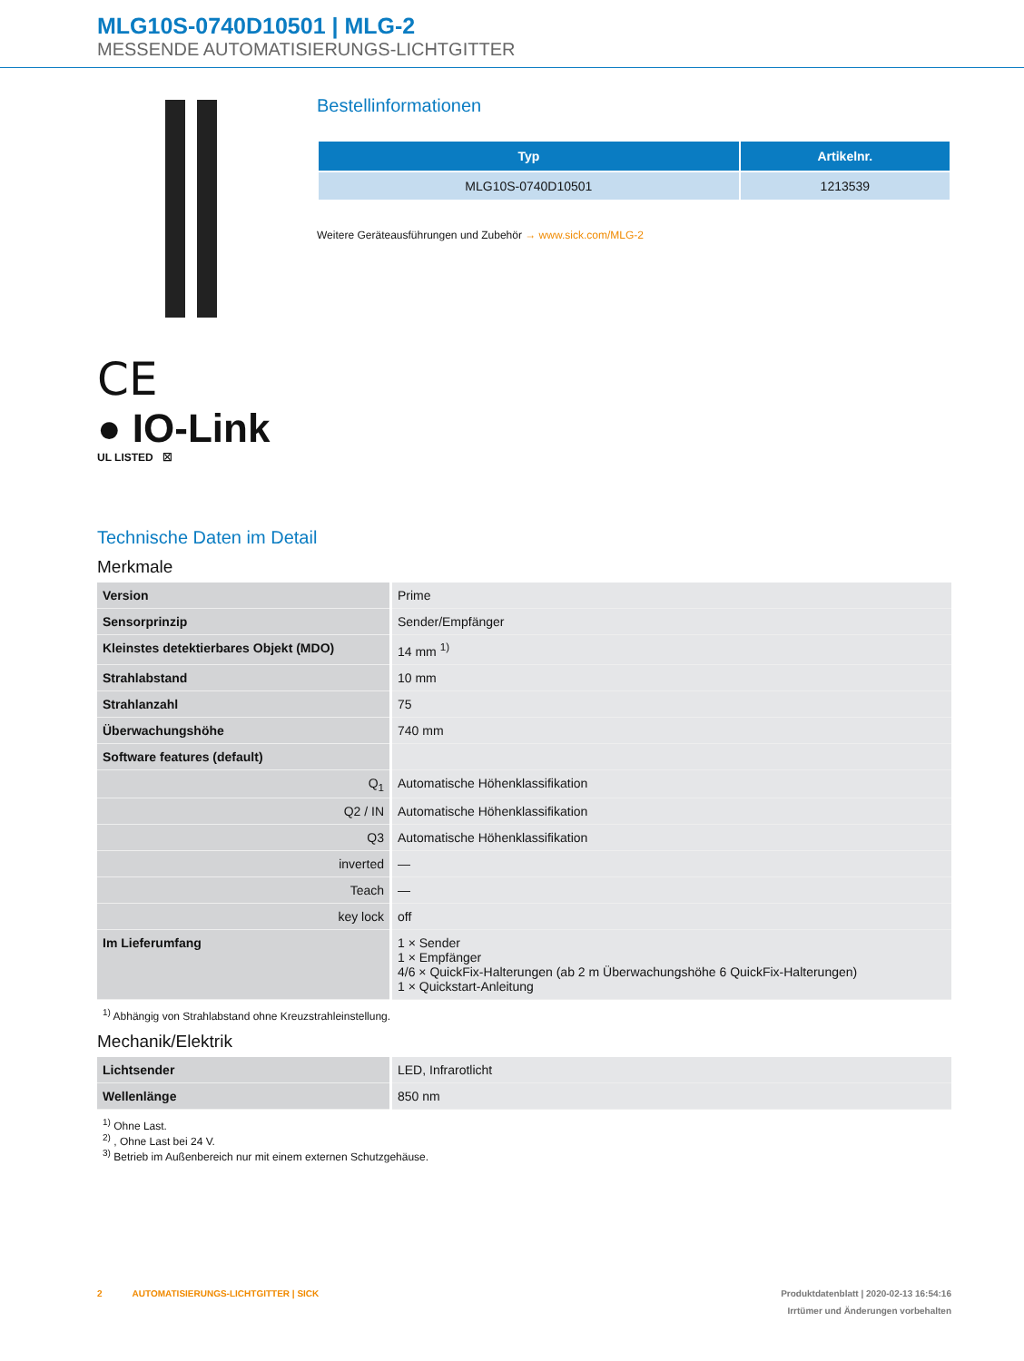MLG10S-0740D10501 | MLG-2
MESSENDE AUTOMATISIERUNGS-LICHTGITTER
CE
● IO-Link
UL LISTED ☒
Bestellinformationen
| Typ | Artikelnr. |
| --- | --- |
| MLG10S-0740D10501 | 1213539 |
Weitere Geräteausführungen und Zubehör → www.sick.com/MLG-2
Technische Daten im Detail
Merkmale
| Version | Prime |
| Sensorprinzip | Sender/Empfänger |
| Kleinstes detektierbares Objekt (MDO) | 14 mm <sup>1)</sup> |
| Strahlabstand | 10 mm |
| Strahlanzahl | 75 |
| Überwachungshöhe | 740 mm |
| Software features (default) | |
| Q<sub>1</sub> | Automatische Höhenklassifikation |
| Q2 / IN | Automatische Höhenklassifikation |
| Q3 | Automatische Höhenklassifikation |
| inverted | — |
| Teach | — |
| key lock | off |
| Im Lieferumfang | 1 × Sender 1 × Empfänger 4/6 × QuickFix-Halterungen (ab 2 m Überwachungshöhe 6 QuickFix-Halterungen) 1 × Quickstart-Anleitung |
<sup>1)</sup> Abhängig von Strahlabstand ohne Kreuzstrahleinstellung.
Mechanik/Elektrik
| Lichtsender | LED, Infrarotlicht |
| Wellenlänge | 850 nm |
<sup>1)</sup> Ohne Last.
<sup>2)</sup> , Ohne Last bei 24 V.
<sup>3)</sup> Betrieb im Außenbereich nur mit einem externen Schutzgehäuse.
2 AUTOMATISIERUNGS-LICHTGITTER | SICK Produktdatenblatt | 2020-02-13 16:54:16
Irrtümer und Änderungen vorbehalten